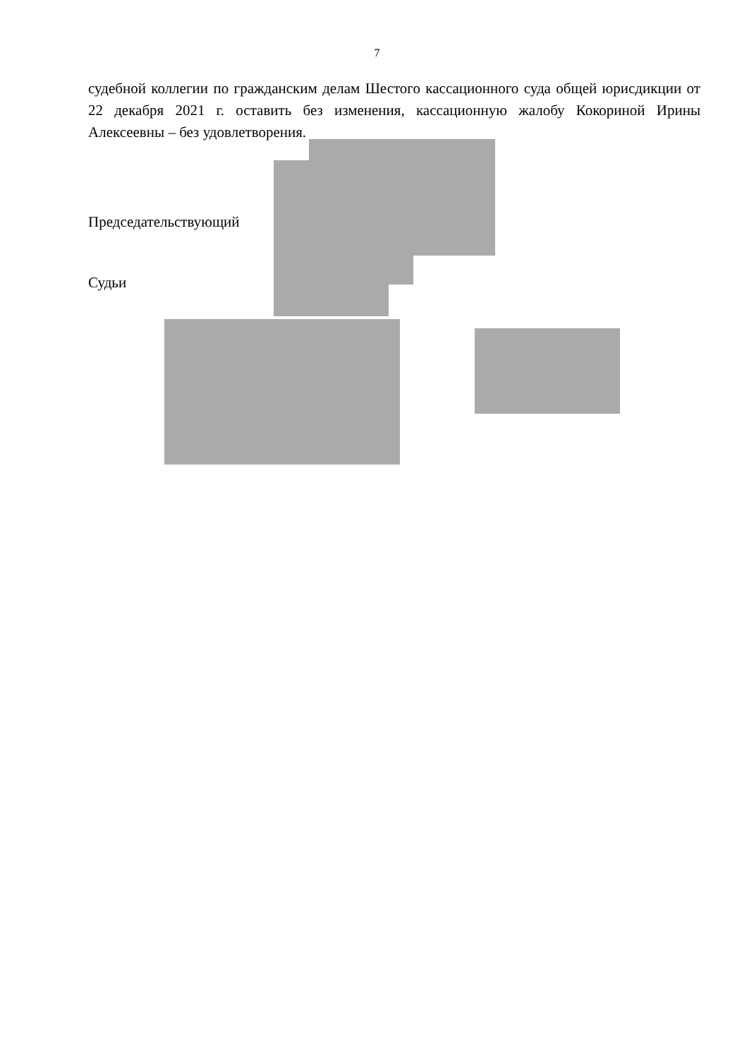7
судебной коллегии по гражданским делам Шестого кассационного суда общей юрисдикции от 22 декабря 2021 г. оставить без изменения, кассационную жалобу Кокориной Ирины Алексеевны – без удовлетворения.
Председательствующий
Судьи